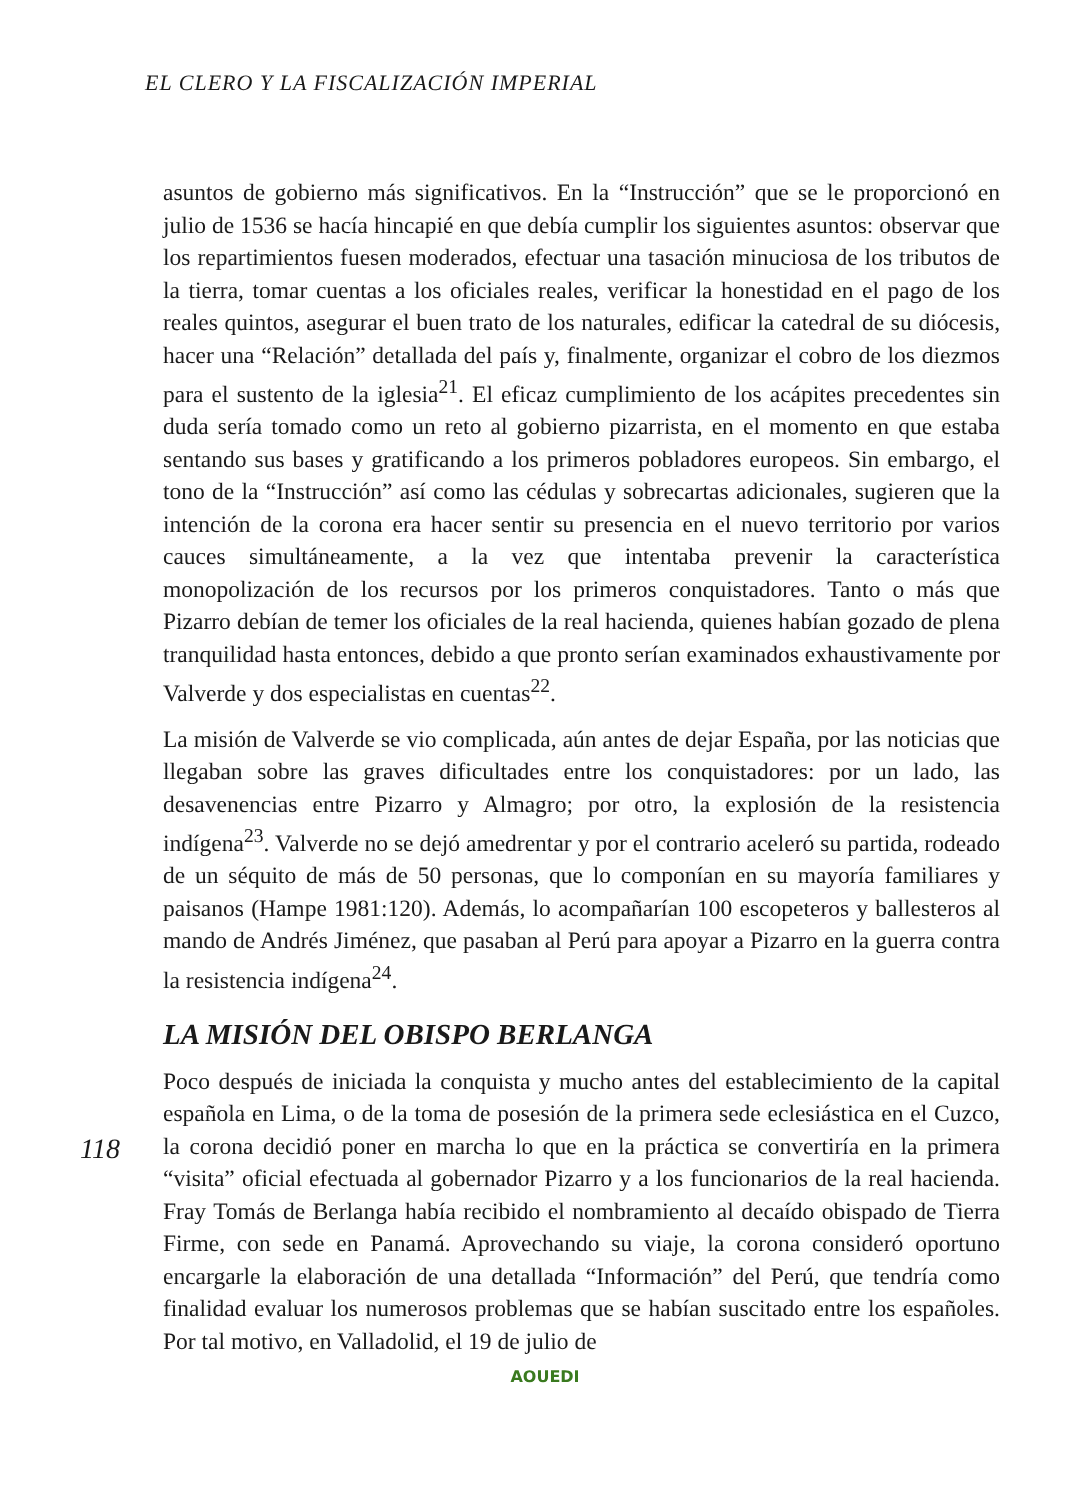EL CLERO Y LA FISCALIZACIÓN IMPERIAL
asuntos de gobierno más significativos. En la “Instrucción” que se le proporcionó en julio de 1536 se hacía hincapié en que debía cumplir los siguientes asuntos: observar que los repartimientos fuesen moderados, efectuar una tasación minuciosa de los tributos de la tierra, tomar cuentas a los oficiales reales, verificar la honestidad en el pago de los reales quintos, asegurar el buen trato de los naturales, edificar la catedral de su diócesis, hacer una “Relación” detallada del país y, finalmente, organizar el cobro de los diezmos para el sustento de la iglesia<sup>21</sup>. El eficaz cumplimiento de los acápites precedentes sin duda sería tomado como un reto al gobierno pizarrista, en el momento en que estaba sentando sus bases y gratificando a los primeros pobladores europeos. Sin embargo, el tono de la “Instrucción” así como las cédulas y sobrecartas adicionales, sugieren que la intención de la corona era hacer sentir su presencia en el nuevo territorio por varios cauces simultáneamente, a la vez que intentaba prevenir la característica monopolización de los recursos por los primeros conquistadores. Tanto o más que Pizarro debían de temer los oficiales de la real hacienda, quienes habían gozado de plena tranquilidad hasta entonces, debido a que pronto serían examinados exhaustivamente por Valverde y dos especialistas en cuentas<sup>22</sup>.
La misión de Valverde se vio complicada, aún antes de dejar España, por las noticias que llegaban sobre las graves dificultades entre los conquistadores: por un lado, las desavenencias entre Pizarro y Almagro; por otro, la explosión de la resistencia indígena<sup>23</sup>. Valverde no se dejó amedrentar y por el contrario aceleró su partida, rodeado de un séquito de más de 50 personas, que lo componían en su mayoría familiares y paisanos (Hampe 1981:120). Además, lo acompañarían 100 escopeteros y ballesteros al mando de Andrés Jiménez, que pasaban al Perú para apoyar a Pizarro en la guerra contra la resistencia indígena<sup>24</sup>.
LA MISIÓN DEL OBISPO BERLANGA
118
Poco después de iniciada la conquista y mucho antes del establecimiento de la capital española en Lima, o de la toma de posesión de la primera sede eclesiástica en el Cuzco, la corona decidió poner en marcha lo que en la práctica se convertiría en la primera “visita” oficial efectuada al gobernador Pizarro y a los funcionarios de la real hacienda. Fray Tomás de Berlanga había recibido el nombramiento al decaído obispado de Tierra Firme, con sede en Panamá. Aprovechando su viaje, la corona consideró oportuno encargarle la elaboración de una detallada “Información” del Perú, que tendría como finalidad evaluar los numerosos problemas que se habían suscitado entre los españoles. Por tal motivo, en Valladolid, el 19 de julio de
AOUEDI